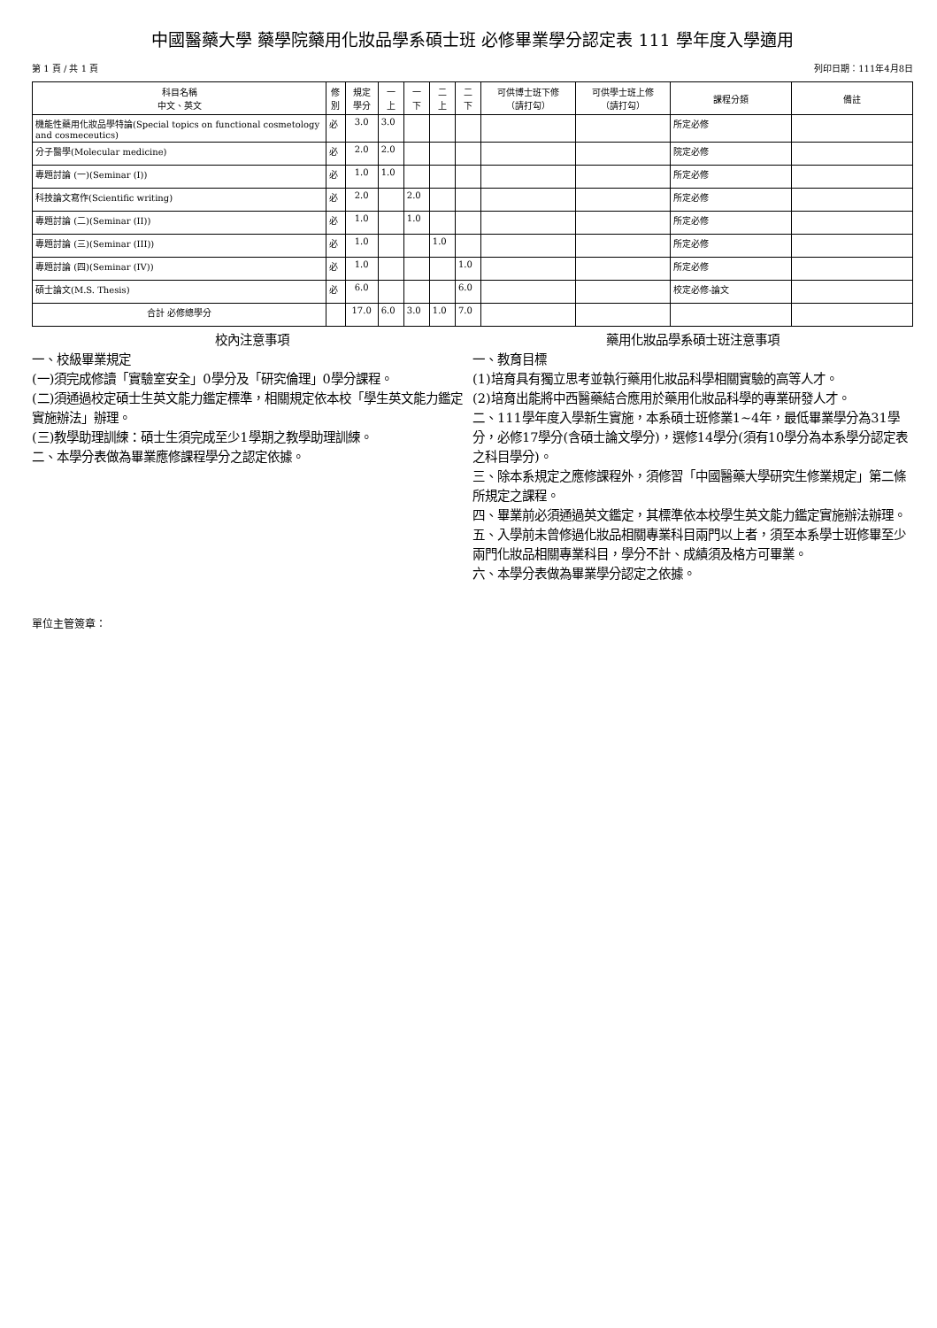中國醫藥大學 藥學院藥用化妝品學系碩士班 必修畢業學分認定表 111 學年度入學適用
第 1 頁 / 共 1 頁 列印日期：111年4月8日
| 科目名稱 中文、英文 | 修 別 | 規定 學分 | 一 上 | 一 下 | 二 上 | 二 下 | 可供博士班下修 （請打勾） | 可供學士班上修 （請打勾） | 課程分類 | 備註 |
| --- | --- | --- | --- | --- | --- | --- | --- | --- | --- | --- |
| 機能性藥用化妝品學特論(Special topics on functional cosmetology and cosmeceutics) | 必 | 3.0 | 3.0 | | | | | | 所定必修 | |
| 分子醫學(Molecular medicine) | 必 | 2.0 | 2.0 | | | | | | 院定必修 | |
| 專題討論 (一)(Seminar (I)) | 必 | 1.0 | 1.0 | | | | | | 所定必修 | |
| 科技論文寫作(Scientific writing) | 必 | 2.0 | | 2.0 | | | | | 所定必修 | |
| 專題討論 (二)(Seminar (II)) | 必 | 1.0 | | 1.0 | | | | | 所定必修 | |
| 專題討論 (三)(Seminar (III)) | 必 | 1.0 | | | 1.0 | | | | 所定必修 | |
| 專題討論 (四)(Seminar (IV)) | 必 | 1.0 | | | | 1.0 | | | 所定必修 | |
| 碩士論文(M.S. Thesis) | 必 | 6.0 | | | | 6.0 | | | 校定必修-論文 | |
| 合計 必修總學分 | | 17.0 | 6.0 | 3.0 | 1.0 | 7.0 | | | | |
校內注意事項
一、校級畢業規定
(一)須完成修讀「實驗室安全」0學分及「研究倫理」0學分課程。
(二)須通過校定碩士生英文能力鑑定標準，相關規定依本校「學生英文能力鑑定實施辦法」辦理。
(三)教學助理訓練：碩士生須完成至少1學期之教學助理訓練。
二、本學分表做為畢業應修課程學分之認定依據。
藥用化妝品學系碩士班注意事項
一、教育目標
(1)培育具有獨立思考並執行藥用化妝品科學相關實驗的高等人才。
(2)培育出能將中西醫藥結合應用於藥用化妝品科學的專業研發人才。
二、111學年度入學新生實施，本系碩士班修業1~4年，最低畢業學分為31學分，必修17學分(含碩士論文學分)，選修14學分(須有10學分為本系學分認定表之科目學分)。
三、除本系規定之應修課程外，須修習「中國醫藥大學研究生修業規定」第二條所規定之課程。
四、畢業前必須通過英文鑑定，其標準依本校學生英文能力鑑定實施辦法辦理。
五、入學前未曾修過化妝品相關專業科目兩門以上者，須至本系學士班修畢至少兩門化妝品相關專業科目，學分不計、成績須及格方可畢業。
六、本學分表做為畢業學分認定之依據。
單位主管簽章：